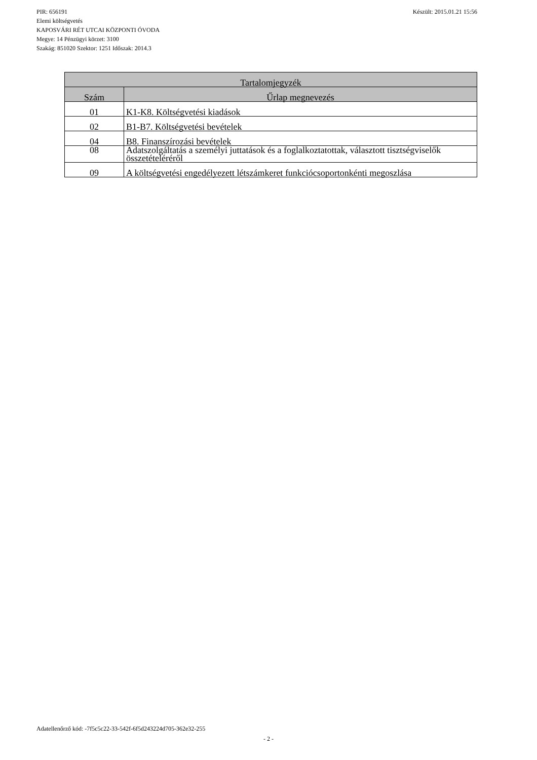Készült: 2015.01.21 15:56 PIR: 656191
Elemi költségvetés
KAPOSVÁRI RÉT UTCAI KÖZPONTI ÓVODA
Megye: 14 Pénzügyi körzet: 3100
Szakág: 851020 Szektor: 1251 Időszak: 2014.3
| Tartalomjegyzék | |
| --- | --- |
| Szám | Űrlap megnevezés |
| 01 | K1-K8. Költségvetési kiadások |
| 02 | B1-B7. Költségvetési bevételek |
| 04 | B8. Finanszírozási bevételek |
| 08 | Adatszolgáltatás a személyi juttatások és a foglalkoztatottak, választott tisztségviselők összetételéréről |
| 09 | A költségvetési engedélyezett létszámkeret funkciócsoportonkénti megoszlása |
Adatellenőrző kód: -7f5c5c22-33-542f-6f5d243224d705-362e32-255
- 2 -